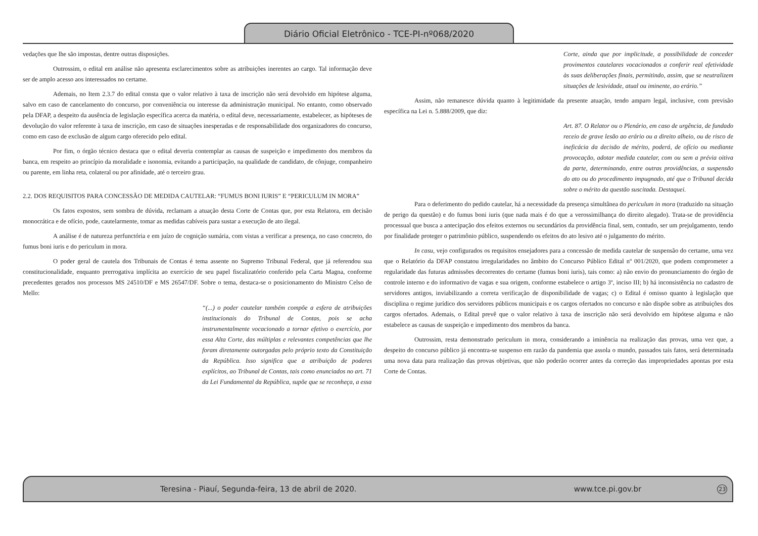Diário Oficial Eletrônico - TCE-PI-nº068/2020
vedações que lhe são impostas, dentre outras disposições.
Outrossim, o edital em análise não apresenta esclarecimentos sobre as atribuições inerentes ao cargo. Tal informação deve ser de amplo acesso aos interessados no certame.
Ademais, no Item 2.3.7 do edital consta que o valor relativo à taxa de inscrição não será devolvido em hipótese alguma, salvo em caso de cancelamento do concurso, por conveniência ou interesse da administração municipal. No entanto, como observado pela DFAP, a despeito da ausência de legislação específica acerca da matéria, o edital deve, necessariamente, estabelecer, as hipóteses de devolução do valor referente à taxa de inscrição, em caso de situações inesperadas e de responsabilidade dos organizadores do concurso, como em caso de exclusão de algum cargo oferecido pelo edital.
Por fim, o órgão técnico destaca que o edital deveria contemplar as causas de suspeição e impedimento dos membros da banca, em respeito ao princípio da moralidade e isonomia, evitando a participação, na qualidade de candidato, de cônjuge, companheiro ou parente, em linha reta, colateral ou por afinidade, até o terceiro grau.
2.2. DOS REQUISITOS PARA CONCESSÃO DE MEDIDA CAUTELAR: “FUMUS BONI IURIS” E “PERICULUM IN MORA”
Os fatos expostos, sem sombra de dúvida, reclamam a atuação desta Corte de Contas que, por esta Relatora, em decisão monocrática e de ofício, pode, cautelarmente, tomar as medidas cabíveis para sustar a execução de ato ilegal.
A análise é de natureza perfunctória e em juízo de cognição sumária, com vistas a verificar a presença, no caso concreto, do fumus boni iuris e do periculum in mora.
O poder geral de cautela dos Tribunais de Contas é tema assente no Supremo Tribunal Federal, que já referendou sua constitucionalidade, enquanto prerrogativa implícita ao exercício de seu papel fiscalizatório conferido pela Carta Magna, conforme precedentes gerados nos processos MS 24510/DF e MS 26547/DF. Sobre o tema, destaca-se o posicionamento do Ministro Celso de Mello:
“(...) o poder cautelar também compõe a esfera de atribuições institucionais do Tribunal de Contas, pois se acha instrumentalmente vocacionado a tornar efetivo o exercício, por essa Alta Corte, das múltiplas e relevantes competências que lhe foram diretamente outorgadas pelo próprio texto da Constituição da República. Isso significa que a atribuição de poderes explícitos, ao Tribunal de Contas, tais como enunciados no art. 71 da Lei Fundamental da República, supõe que se reconheça, a essa
Corte, ainda que por implicitude, a possibilidade de conceder provimentos cautelares vocacionados a conferir real efetividade às suas deliberações finais, permitindo, assim, que se neutralizem situações de lesividade, atual ou iminente, ao erário.”
Assim, não remanesce dúvida quanto à legitimidade da presente atuação, tendo amparo legal, inclusive, com previsão específica na Lei n. 5.888/2009, que diz:
Art. 87. O Relator ou o Plenário, em caso de urgência, de fundado receio de grave lesão ao erário ou a direito alheio, ou de risco de ineficácia da decisão de mérito, poderá, de ofício ou mediante provocação, adotar medida cautelar, com ou sem a prévia oitiva da parte, determinando, entre outras providências, a suspensão do ato ou do procedimento impugnado, até que o Tribunal decida sobre o mérito da questão suscitada. Destaquei.
Para o deferimento do pedido cautelar, há a necessidade da presença simultânea do periculum in mora (traduzido na situação de perigo da questão) e do fumus boni iuris (que nada mais é do que a verossimilhança do direito alegado). Trata-se de providência processual que busca a antecipação dos efeitos externos ou secundários da providência final, sem, contudo, ser um prejulgamento, tendo por finalidade proteger o patrimônio público, suspendendo os efeitos do ato lesivo até o julgamento do mérito.
In casu, vejo configurados os requisitos ensejadores para a concessão de medida cautelar de suspensão do certame, uma vez que o Relatório da DFAP constatou irregularidades no âmbito do Concurso Público Edital nº 001/2020, que podem comprometer a regularidade das futuras admissões decorrentes do certame (fumus boni iuris), tais como: a) não envio do pronunciamento do órgão de controle interno e do informativo de vagas e sua origem, conforme estabelece o artigo 3º, inciso III; b) há inconsistência no cadastro de servidores antigos, inviabilizando a correta verificação de disponibilidade de vagas; c) o Edital é omisso quanto à legislação que disciplina o regime jurídico dos servidores públicos municipais e os cargos ofertados no concurso e não dispõe sobre as atribuições dos cargos ofertados. Ademais, o Edital prevê que o valor relativo à taxa de inscrição não será devolvido em hipótese alguma e não estabelece as causas de suspeição e impedimento dos membros da banca.
Outrossim, resta demonstrado periculum in mora, considerando a iminência na realização das provas, uma vez que, a despeito do concurso público já encontra-se suspenso em razão da pandemia que assola o mundo, passados tais fatos, será determinada uma nova data para realização das provas objetivas, que não poderão ocorrer antes da correção das impropriedades apontas por esta Corte de Contas.
Teresina - Piauí, Segunda-feira, 13 de abril de 2020. www.tce.pi.gov.br 23